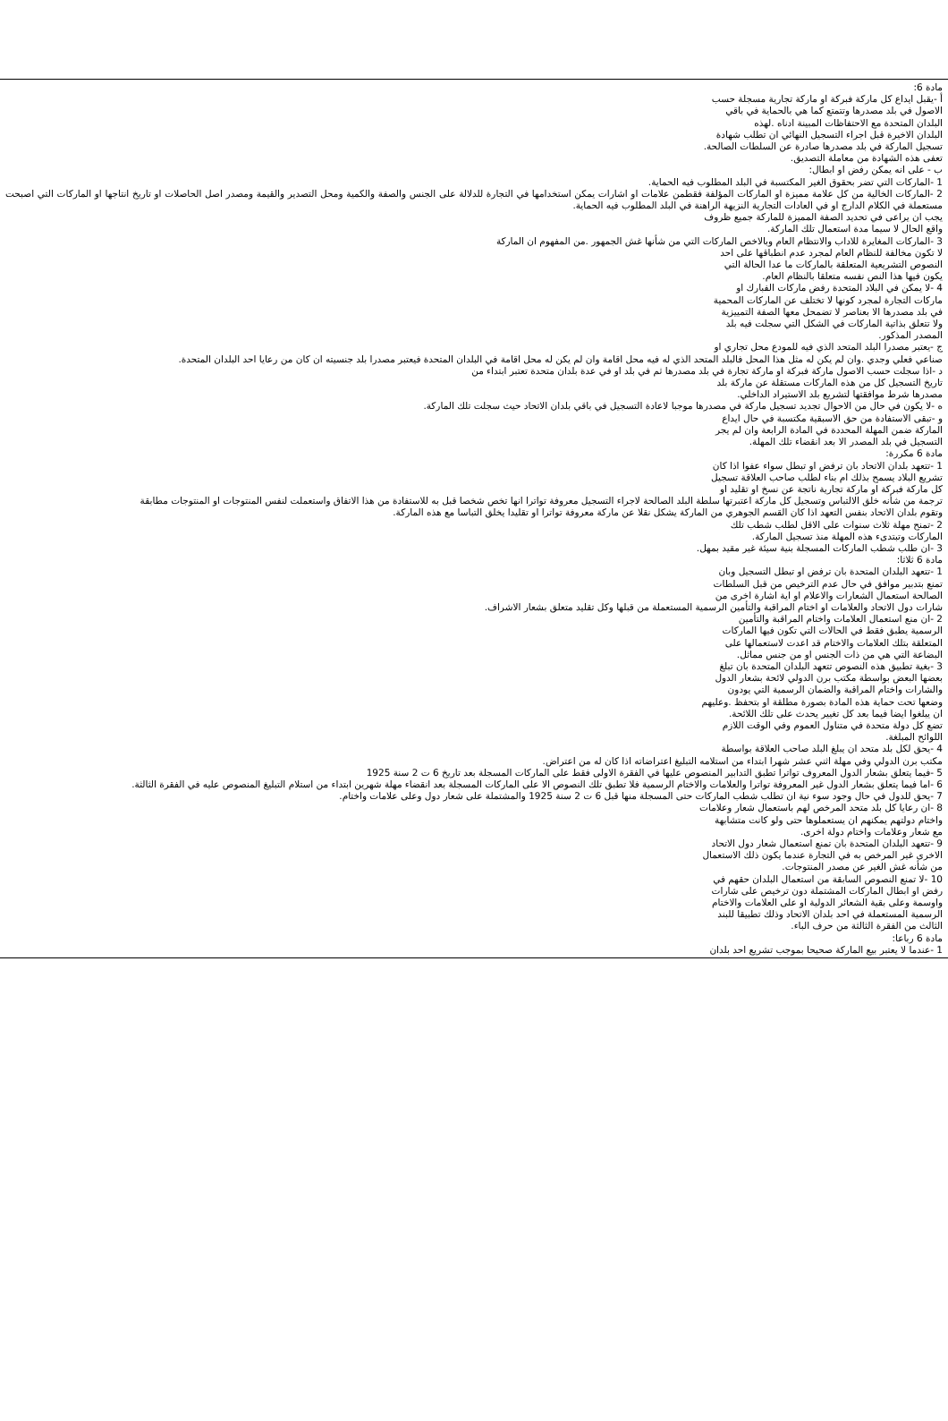مادة 6:
أ -يقبل ايداع كل ماركة فبركة او ماركة تجارية مسجلة حسب
الاصول في بلد مصدرها وتتمتع كما هي بالحماية في باقي
البلدان المتحدة مع الاحتفاظات المبينة ادناه .لهذه
البلدان الاخيرة قبل اجراء التسجيل النهائي ان تطلب شهادة
تسجيل الماركة في بلد مصدرها صادرة عن السلطات الصالحة.
تعفى هذه الشهادة من معاملة التصديق.
ب - على انه يمكن رفض او ابطال:
1 -الماركات التي تضر بحقوق الغير المكتسبة في البلد المطلوب فيه الحماية.
2 -الماركات الخالية من كل علامة مميزة او الماركات المؤلفة فقطمن علامات او اشارات يمكن استخدامها في التجارة للدلالة على الجنس والصفة والكمية ومحل التصدير والقيمة ومصدر اصل الحاصلات او تاريخ انتاجها او الماركات التي اصبحت مستعملة في الكلام الدارج او في العادات التجارية النزيهة الراهنة في البلد المطلوب فيه الحماية.
يجب ان يراعى في تحديد الصفة المميزة للماركة جميع ظروف
واقع الحال لا سيما مدة استعمال تلك الماركة.
3 -الماركات المغايرة للاداب والانتظام العام وبالاخص الماركات التي من شأنها غش الجمهور .من المفهوم ان الماركة
لا تكون مخالفة للنظام العام لمجرد عدم انطباقها على احد
النصوص التشريعية المتعلقة بالماركات ما عدا الحالة التي
يكون فيها هذا النص نفسه متعلقا بالنظام العام.
4 -لا يمكن في البلاد المتحدة رفض ماركات الفبارك او
ماركات التجارة لمجرد كونها لا تختلف عن الماركات المحمية
في بلد مصدرها الا بعناصر لا تضمحل معها الصفة التمييزية
ولا تتعلق بذاتية الماركات في الشكل التي سجلت فيه بلد
المصدر المذكور.
ج -يعتبر مصدرا البلد المتحد الذي فيه للمودع محل تجاري او
صناعي فعلي وجدي .وان لم يكن له مثل هذا المحل فالبلد المتحد الذي له فيه محل اقامة وان لم يكن له محل اقامة في البلدان المتحدة فيعتبر مصدرا بلد جنسيته ان كان من رعايا احد البلدان المتحدة.
د -اذا سجلت حسب الاصول ماركة فبركة او ماركة تجارة في بلد مصدرها ثم في بلد او في عدة بلدان متحدة تعتبر ابتداء من
تاريخ التسجيل كل من هذه الماركات مستقلة عن ماركة بلد
مصدرها شرط موافقتها لتشريع بلد الاستيراد الداخلي.
ه -لا يكون في حال من الاحوال تجديد تسجيل ماركة في مصدرها موجبا لاعادة التسجيل في باقي بلدان الاتحاد حيث سجلت تلك الماركة.
و -تبقى الاستفادة من حق الاسبقية مكتسبة في حال ايداع
الماركة ضمن المهلة المحددة في المادة الرابعة وان لم يجر
التسجيل في بلد المصدر الا بعد انقضاء تلك المهلة.
مادة 6 مكررة:
1 -تتعهد بلدان الاتحاد بان ترفض او تبطل سواء عفوا اذا كان
تشريع البلاد يسمح بذلك ام بناء لطلب صاحب العلاقة تسجيل
كل ماركة فبركة او ماركة تجارية ناتجة عن نسخ او تقليد او
ترجمة من شأنه خلق الالتباس وتسجيل كل ماركة اعتبرتها سلطة البلد الصالحة لاجراء التسجيل معروفة تواترا انها تخص شخصا قبل به للاستفادة من هذا الاتفاق واستعملت لنفس المنتوجات او المنتوجات مطابقة
وتقوم بلدان الاتحاد بنفس التعهد اذا كان القسم الجوهري من الماركة يشكل نقلا عن ماركة معروفة تواترا او تقليدا يخلق التباسا مع هذه الماركة.
2 -تمنح مهلة ثلاث سنوات على الاقل لطلب شطب تلك
الماركات وتبتدىء هذه المهلة منذ تسجيل الماركة.
3 -ان طلب شطب الماركات المسجلة بنية سيئة غير مقيد بمهل.
مادة 6 ثلاثا:
1 -تتعهد البلدان المتحدة بان ترفض او تبطل التسجيل وبان
تمنع بتدبير موافق في حال عدم الترخيص من قبل السلطات
الصالحة استعمال الشعارات والاعلام او اية اشارة اخرى من
شارات دول الاتحاد والعلامات او اختام المراقبة والتأمين الرسمية المستعملة من قبلها وكل تقليد متعلق بشعار الاشراف.
2 -ان منع استعمال العلامات واختام المراقبة والتأمين
الرسمية يطبق فقط في الحالات التي تكون فيها الماركات
المتعلقة بتلك العلامات والاختام قد اعدت لاستعمالها على
البضاعة التي هي من ذات الجنس او من جنس مماثل.
3 -بغية تطبيق هذه النصوص تتعهد البلدان المتحدة بان تبلغ
بعضها البعض بواسطة مكتب برن الدولي لائحة بشعار الدول
والشارات واختام المراقبة والضمان الرسمية التي يودون
وضعها تحت حماية هذه المادة بصورة مطلقة او بتحفظ .وعليهم
ان يبلغوا ايضا فيما بعد كل تغيير يحدث على تلك اللائحة.
تضع كل دولة متحدة في متناول العموم وفي الوقت اللازم
اللوائح المبلغة.
4 -يحق لكل بلد متحد ان يبلغ البلد صاحب العلاقة بواسطة
مكتب برن الدولي وفي مهلة اثني عشر شهرا ابتداء من استلامه التبليغ اعتراضاته اذا كان له من اعتراض.
5 -فيما يتعلق بشعار الدول المعروف تواترا تطبق التدابير المنصوص عليها في الفقرة الاولى فقط على الماركات المسجلة بعد تاريخ 6 ت 2 سنة 1925
6 -اما فيما يتعلق بشعار الدول غير المعروفة تواترا والعلامات والاختام الرسمية فلا تطبق تلك النصوص الا على الماركات المسجلة بعد انقضاء مهلة شهرين ابتداء من استلام التبليغ المنصوص عليه في الفقرة الثالثة.
7 -يحق للدول في حال وجود سوء نية ان تطلب شطب الماركات حتى المسجلة منها قبل 6 ت 2 سنة 1925 والمشتملة على شعار دول وعلى علامات واختام.
8 -ان رعايا كل بلد متحد المرخص لهم باستعمال شعار وعلامات
واختام دولتهم يمكنهم ان يستعملوها حتى ولو كانت متشابهة
مع شعار وعلامات واختام دولة اخرى.
9 -تتعهد البلدان المتحدة بان تمنع استعمال شعار دول الاتحاد
الاخرى غير المرخص به في التجارة عندما يكون ذلك الاستعمال
من شأنه غش الغير عن مصدر المنتوجات.
10 -لا تمنع النصوص السابقة من استعمال البلدان حقهم في
رفض او ابطال الماركات المشتملة دون ترخيص على شارات
واوسمة وعلى بقية الشعائر الدولية او على العلامات والاختام
الرسمية المستعملة في احد بلدان الاتحاد وذلك تطبيقا للبند
الثالث من الفقرة الثالثة من حرف الباء.
مادة 6 رباعا:
1 -عندما لا يعتبر بيع الماركة صحيحا بموجب تشريع احد بلدان